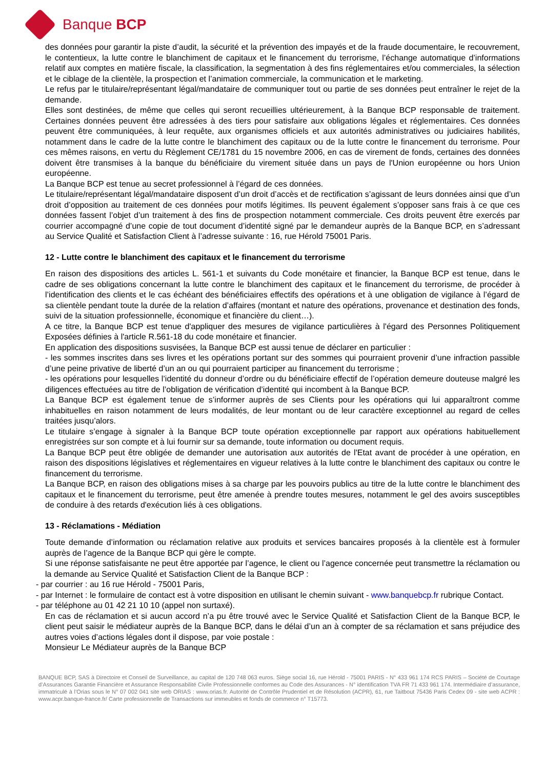Banque BCP
des données pour garantir la piste d’audit, la sécurité et la prévention des impayés et de la fraude documentaire, le recouvrement, le contentieux, la lutte contre le blanchiment de capitaux et le financement du terrorisme, l’échange automatique d’informations relatif aux comptes en matière fiscale, la classification, la segmentation à des fins réglementaires et/ou commerciales, la sélection et le ciblage de la clientèle, la prospection et l’animation commerciale, la communication et le marketing.
Le refus par le titulaire/représentant légal/mandataire de communiquer tout ou partie de ses données peut entraîner le rejet de la demande.
Elles sont destinées, de même que celles qui seront recueillies ultérieurement, à la Banque BCP responsable de traitement. Certaines données peuvent être adressées à des tiers pour satisfaire aux obligations légales et réglementaires. Ces données peuvent être communiquées, à leur requête, aux organismes officiels et aux autorités administratives ou judiciaires habilités, notamment dans le cadre de la lutte contre le blanchiment des capitaux ou de la lutte contre le financement du terrorisme. Pour ces mêmes raisons, en vertu du Règlement CE/1781 du 15 novembre 2006, en cas de virement de fonds, certaines des données doivent être transmises à la banque du bénéficiaire du virement située dans un pays de l'Union européenne ou hors Union européenne.
La Banque BCP est tenue au secret professionnel à l’égard de ces données.
Le titulaire/représentant légal/mandataire disposent d’un droit d’accès et de rectification s’agissant de leurs données ainsi que d’un droit d’opposition au traitement de ces données pour motifs légitimes. Ils peuvent également s’opposer sans frais à ce que ces données fassent l’objet d’un traitement à des fins de prospection notamment commerciale. Ces droits peuvent être exercés par courrier accompagné d’une copie de tout document d’identité signé par le demandeur auprès de la Banque BCP, en s’adressant au Service Qualité et Satisfaction Client à l’adresse suivante : 16, rue Hérold 75001 Paris.
12 - Lutte contre le blanchiment des capitaux et le financement du terrorisme
En raison des dispositions des articles L. 561-1 et suivants du Code monétaire et financier, la Banque BCP est tenue, dans le cadre de ses obligations concernant la lutte contre le blanchiment des capitaux et le financement du terrorisme, de procéder à l’identification des clients et le cas échéant des bénéficiaires effectifs des opérations et à une obligation de vigilance à l’égard de sa clientèle pendant toute la durée de la relation d’affaires (montant et nature des opérations, provenance et destination des fonds, suivi de la situation professionnelle, économique et financière du client…).
A ce titre, la Banque BCP est tenue d'appliquer des mesures de vigilance particulières à l'égard des Personnes Politiquement Exposées définies à l'article R.561-18 du code monétaire et financier.
En application des dispositions susvisées, la Banque BCP est aussi tenue de déclarer en particulier :
- les sommes inscrites dans ses livres et les opérations portant sur des sommes qui pourraient provenir d’une infraction passible d’une peine privative de liberté d’un an ou qui pourraient participer au financement du terrorisme ;
- les opérations pour lesquelles l’identité du donneur d’ordre ou du bénéficiaire effectif de l’opération demeure douteuse malgré les diligences effectuées au titre de l’obligation de vérification d’identité qui incombent à la Banque BCP.
La Banque BCP est également tenue de s’informer auprès de ses Clients pour les opérations qui lui apparaîtront comme inhabituelles en raison notamment de leurs modalités, de leur montant ou de leur caractère exceptionnel au regard de celles traitées jusqu’alors.
Le titulaire s’engage à signaler à la Banque BCP toute opération exceptionnelle par rapport aux opérations habituellement enregistrées sur son compte et à lui fournir sur sa demande, toute information ou document requis.
La Banque BCP peut être obligée de demander une autorisation aux autorités de l'Etat avant de procéder à une opération, en raison des dispositions législatives et réglementaires en vigueur relatives à la lutte contre le blanchiment des capitaux ou contre le financement du terrorisme.
La Banque BCP, en raison des obligations mises à sa charge par les pouvoirs publics au titre de la lutte contre le blanchiment des capitaux et le financement du terrorisme, peut être amenée à prendre toutes mesures, notamment le gel des avoirs susceptibles de conduire à des retards d'exécution liés à ces obligations.
13 - Réclamations - Médiation
Toute demande d’information ou réclamation relative aux produits et services bancaires proposés à la clientèle est à formuler auprès de l’agence de la Banque BCP qui gère le compte.
Si une réponse satisfaisante ne peut être apportée par l’agence, le client ou l’agence concernée peut transmettre la réclamation ou la demande au Service Qualité et Satisfaction Client de la Banque BCP :
- par courrier : au 16 rue Hérold - 75001 Paris,
- par Internet : le formulaire de contact est à votre disposition en utilisant le chemin suivant - www.banquebcp.fr rubrique Contact.
- par téléphone au 01 42 21 10 10 (appel non surtaxé).
En cas de réclamation et si aucun accord n’a pu être trouvé avec le Service Qualité et Satisfaction Client de la Banque BCP, le client peut saisir le médiateur auprès de la Banque BCP, dans le délai d’un an à compter de sa réclamation et sans préjudice des autres voies d’actions légales dont il dispose, par voie postale :
Monsieur Le Médiateur auprès de la Banque BCP
BANQUE BCP, SAS à Directoire et Conseil de Surveillance, au capital de 120 748 063 euros. Siège social 16, rue Hérold - 75001 PARIS - N° 433 961 174 RCS PARIS – Société de Courtage d’Assurances Garantie Financière et Assurance Responsabilité Civile Professionnelle conformes au Code des Assurances - N° identification TVA FR 71 433 961 174. Intermédiaire d’assurance, immatriculé à l’Orias sous le N° 07 002 041 site web ORIAS : www.orias.fr. Autorité de Contrôle Prudentiel et de Résolution (ACPR), 61, rue Taitbout 75436 Paris Cedex 09 - site web ACPR : www.acpr.banque-france.fr/ Carte professionnelle de Transactions sur immeubles et fonds de commerce n° T15773.